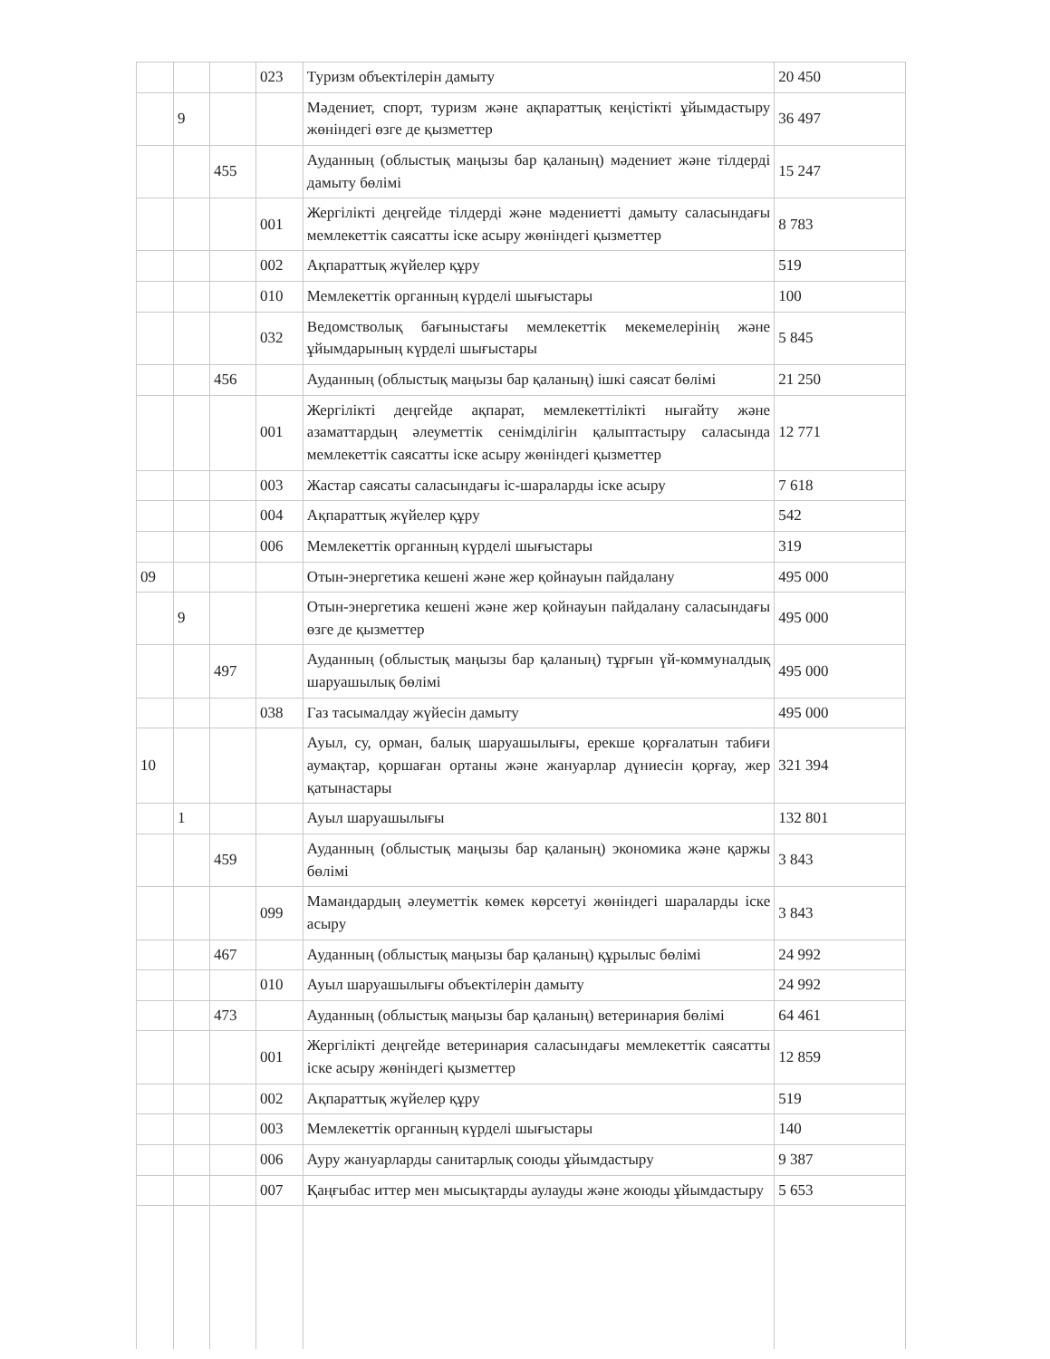| | | | 023 | Туризм объектілерін дамыту | 20 450 |
| | 9 | | | Мәдениет, спорт, туризм және ақпараттық кеңістікті ұйымдастыру жөніндегі өзге де қызметтер | 36 497 |
| | | 455 | | Ауданның (облыстық маңызы бар қаланың) мәдениет және тілдерді дамыту бөлімі | 15 247 |
| | | | 001 | Жергілікті деңгейде тілдерді және мәдениетті дамыту саласындағы мемлекеттік саясатты іске асыру жөніндегі қызметтер | 8 783 |
| | | | 002 | Ақпараттық жүйелер құру | 519 |
| | | | 010 | Мемлекеттік органның күрделі шығыстары | 100 |
| | | | 032 | Ведомстволық бағыныстағы мемлекеттік мекемелерінің және ұйымдарының күрделі шығыстары | 5 845 |
| | | 456 | | Ауданның (облыстық маңызы бар қаланың) ішкі саясат бөлімі | 21 250 |
| | | | 001 | Жергілікті деңгейде ақпарат, мемлекеттілікті нығайту және азаматтардың әлеуметтік сенімділігін қалыптастыру саласында мемлекеттік саясатты іске асыру жөніндегі қызметтер | 12 771 |
| | | | 003 | Жастар саясаты саласындағы іс-шараларды іске асыру | 7 618 |
| | | | 004 | Ақпараттық жүйелер құру | 542 |
| | | | 006 | Мемлекеттік органның күрделі шығыстары | 319 |
| 09 | | | | Отын-энергетика кешені және жер қойнауын пайдалану | 495 000 |
| | 9 | | | Отын-энергетика кешені және жер қойнауын пайдалану саласындағы өзге де қызметтер | 495 000 |
| | | 497 | | Ауданның (облыстық маңызы бар қаланың) тұрғын үй-коммуналдық шаруашылық бөлімі | 495 000 |
| | | | 038 | Газ тасымалдау жүйесін дамыту | 495 000 |
| 10 | | | | Ауыл, су, орман, балық шаруашылығы, ерекше қорғалатын табиғи аумақтар, қоршаған ортаны және жануарлар дүниесін қорғау, жер қатынастары | 321 394 |
| | 1 | | | Ауыл шаруашылығы | 132 801 |
| | | 459 | | Ауданның (облыстық маңызы бар қаланың) экономика және қаржы бөлімі | 3 843 |
| | | | 099 | Мамандардың әлеуметтік көмек көрсетуі жөніндегі шараларды іске асыру | 3 843 |
| | | 467 | | Ауданның (облыстық маңызы бар қаланың) құрылыс бөлімі | 24 992 |
| | | | 010 | Ауыл шаруашылығы объектілерін дамыту | 24 992 |
| | | 473 | | Ауданның (облыстық маңызы бар қаланың) ветеринария бөлімі | 64 461 |
| | | | 001 | Жергілікті деңгейде ветеринария саласындағы мемлекеттік саясатты іске асыру жөніндегі қызметтер | 12 859 |
| | | | 002 | Ақпараттық жүйелер құру | 519 |
| | | | 003 | Мемлекеттік органның күрделі шығыстары | 140 |
| | | | 006 | Ауру жануарларды санитарлық союды ұйымдастыру | 9 387 |
| | | | 007 | Қаңғыбас иттер мен мысықтарды аулауды және жоюды ұйымдастыру | 5 653 |